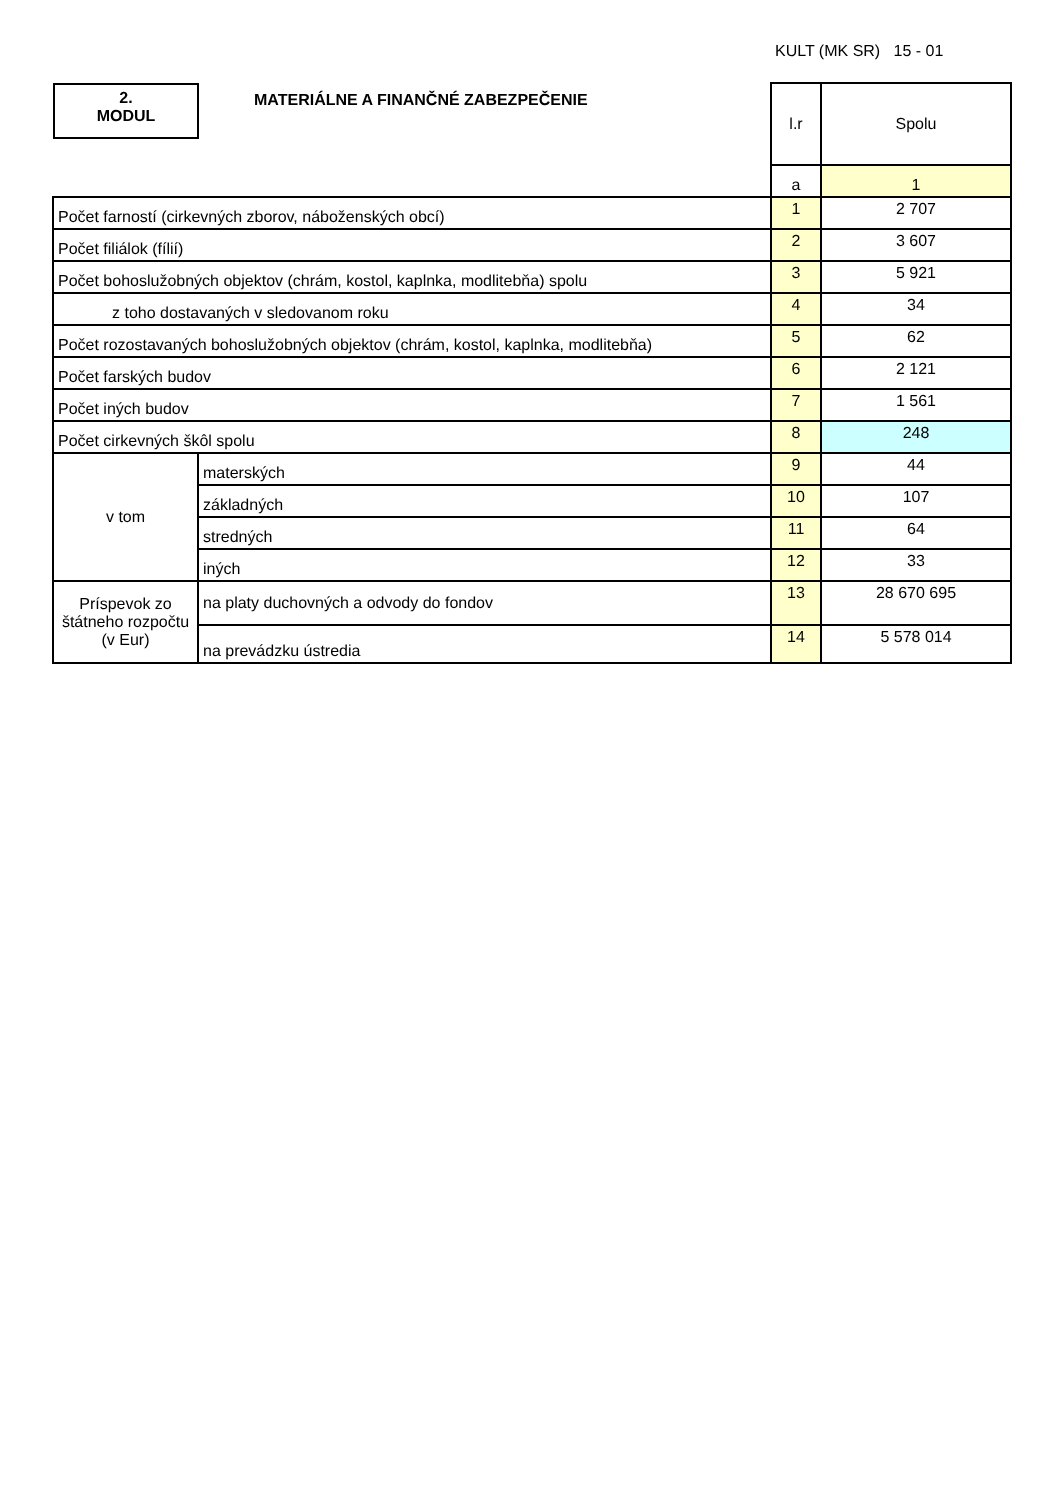KULT (MK SR) 15 - 01
| 2. MODUL MATERIÁLNE A FINANČNÉ ZABEZPEČENIE | | l.r | Spolu |
| | | a | 1 |
| Počet farností (cirkevných zborov, náboženských obcí) | | 1 | 2 707 |
| Počet filiálok (fílií) | | 2 | 3 607 |
| Počet bohoslužobných objektov (chrám, kostol, kaplnka, modlitebňa) spolu | | 3 | 5 921 |
| z toho dostavaných v sledovanom roku | | 4 | 34 |
| Počet rozostavaných bohoslužobných objektov (chrám, kostol, kaplnka, modlitebňa) | | 5 | 62 |
| Počet farských budov | | 6 | 2 121 |
| Počet iných budov | | 7 | 1 561 |
| Počet cirkevných škôl spolu | | 8 | 248 |
| v tom | materských | 9 | 44 |
| | základných | 10 | 107 |
| | stredných | 11 | 64 |
| | iných | 12 | 33 |
| Príspevok zo štátneho rozpočtu (v Eur) | na platy duchovných a odvody do fondov | 13 | 28 670 695 |
| | na prevádzku ústredia | 14 | 5 578 014 |